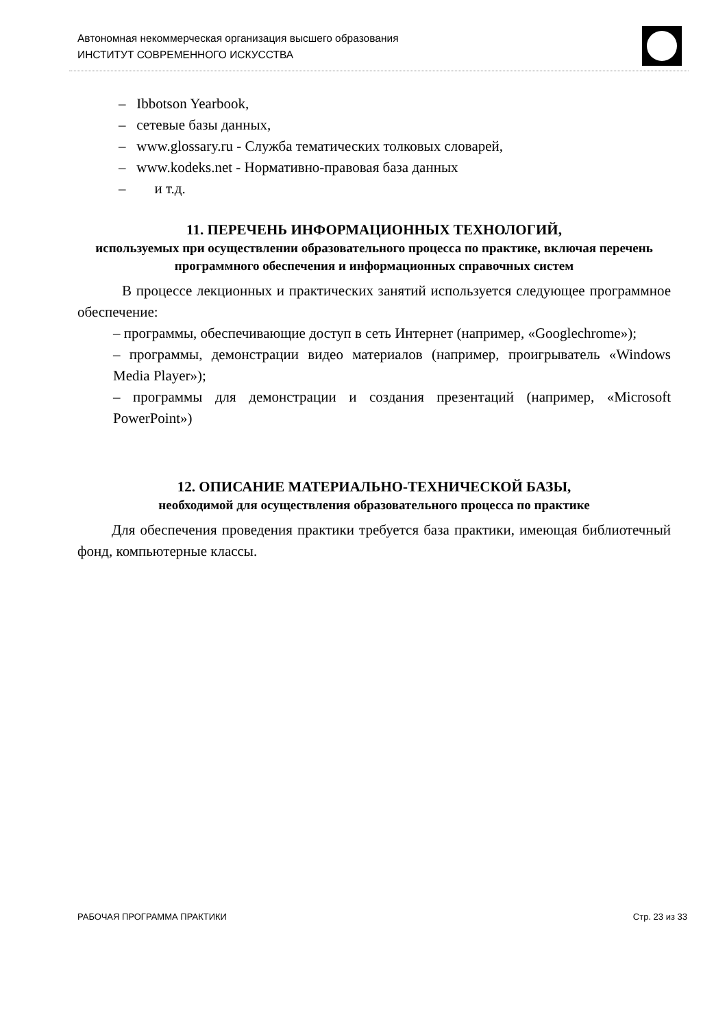Автономная некоммерческая организация высшего образования
ИНСТИТУТ СОВРЕМЕННОГО ИСКУССТВА
– Ibbotson Yearbook,
– сетевые базы данных,
– www.glossary.ru - Служба тематических толковых словарей,
– www.kodeks.net - Нормативно-правовая база данных
– и т.д.
11. ПЕРЕЧЕНЬ ИНФОРМАЦИОННЫХ ТЕХНОЛОГИЙ,
используемых при осуществлении образовательного процесса по практике, включая перечень программного обеспечения и информационных справочных систем
В процессе лекционных и практических занятий используется следующее программное обеспечение:
– программы, обеспечивающие доступ в сеть Интернет (например, «Googlechrome»);
– программы, демонстрации видео материалов (например, проигрыватель «Windows Media Player»);
– программы для демонстрации и создания презентаций (например, «Microsoft PowerPoint»)
12. ОПИСАНИЕ МАТЕРИАЛЬНО-ТЕХНИЧЕСКОЙ БАЗЫ,
необходимой для осуществления образовательного процесса по практике
Для обеспечения проведения практики требуется база практики, имеющая библиотечный фонд, компьютерные классы.
РАБОЧАЯ ПРОГРАММА ПРАКТИКИ Стр. 23 из 33